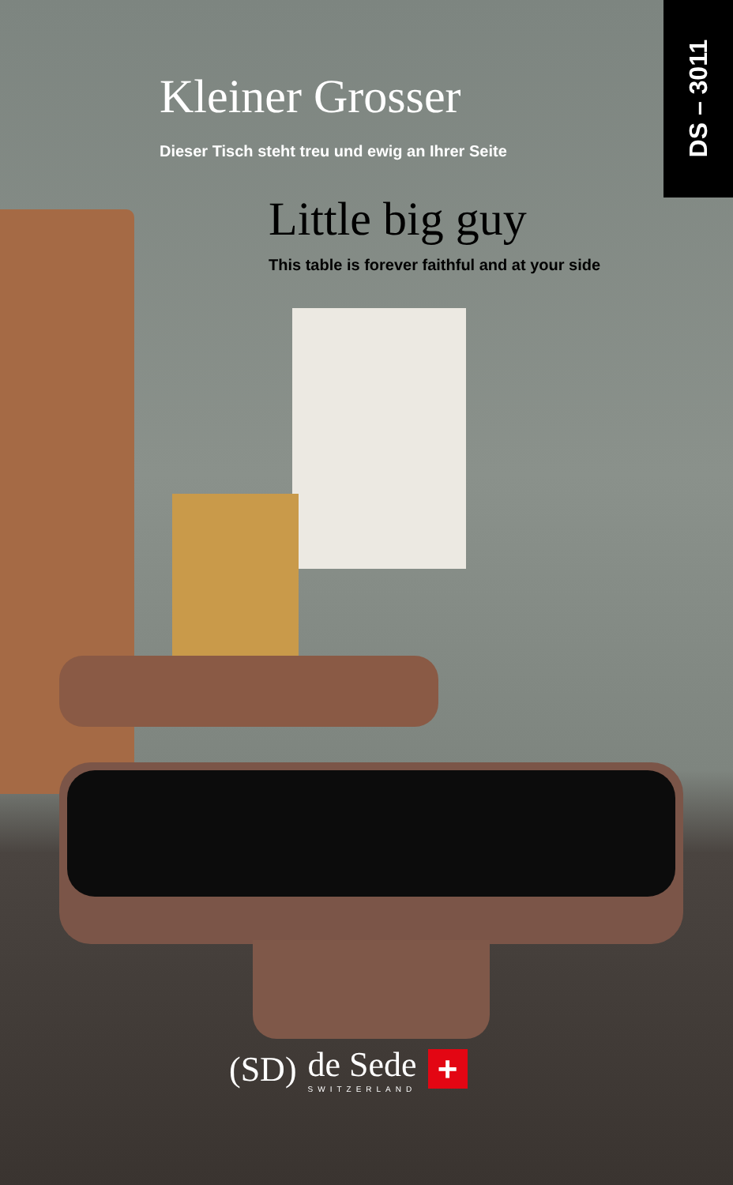DS – 3011
Kleiner Grosser
Dieser Tisch steht treu und ewig an Ihrer Seite
Little big guy
This table is forever faithful and at your side
(SD)
de Sede
SWITZERLAND
+